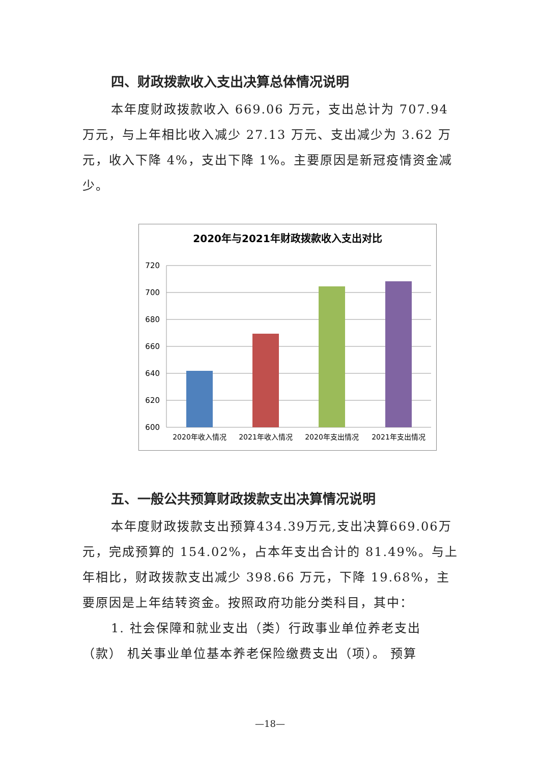四、财政拨款收入支出决算总体情况说明
本年度财政拨款收入 669.06 万元，支出总计为 707.94 万元，与上年相比收入减少 27.13 万元、支出减少为 3.62 万元，收入下降 4%，支出下降 1%。主要原因是新冠疫情资金减少。
2020年与2021年财政拨款收入支出对比
720
700
680
660
640
620
600
2020年收入情况
2021年收入情况
2020年支出情况
2021年支出情况
五、一般公共预算财政拨款支出决算情况说明
本年度财政拨款支出预算434.39万元,支出决算669.06万元，完成预算的 154.02%，占本年支出合计的 81.49%。与上年相比，财政拨款支出减少 398.66 万元，下降 19.68%，主要原因是上年结转资金。按照政府功能分类科目，其中：
1. 社会保障和就业支出（类）行政事业单位养老支出（款） 机关事业单位基本养老保险缴费支出（项）。 预算
—18—